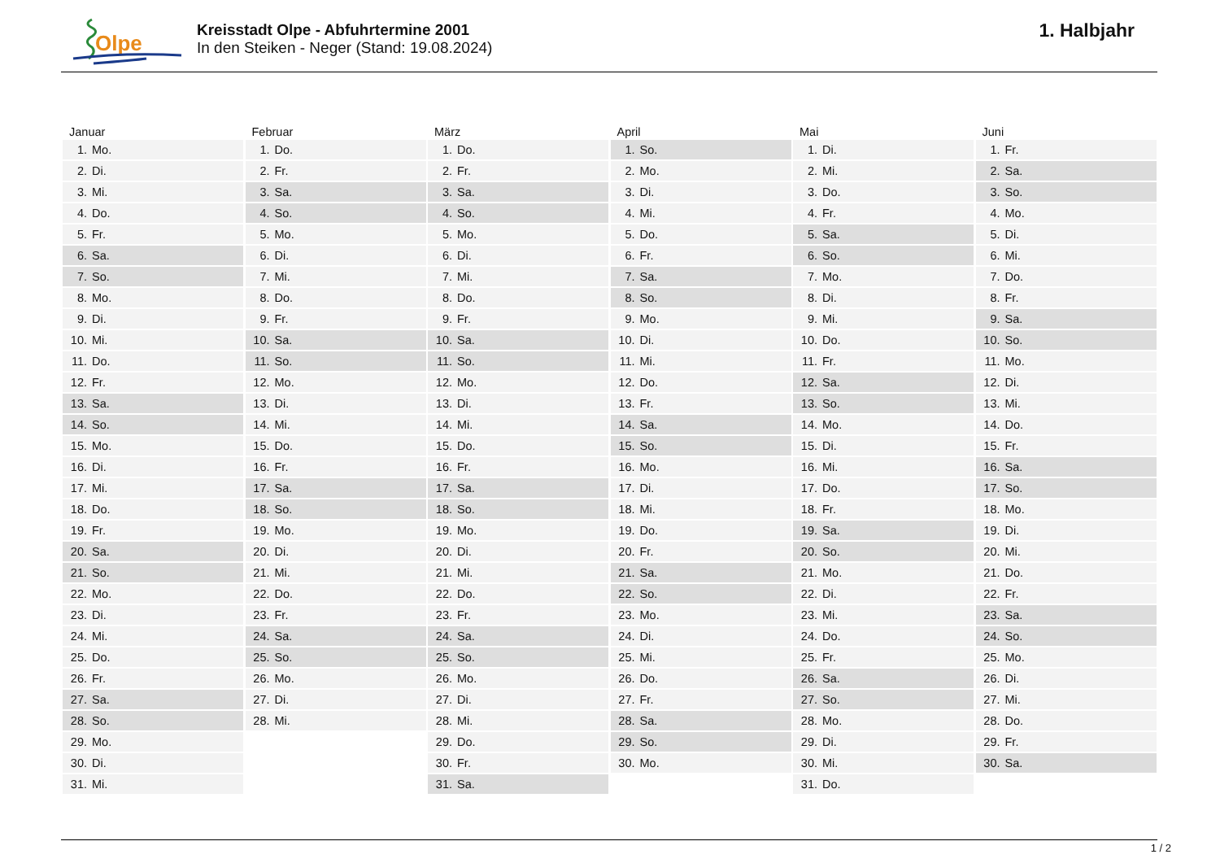Olpe
Kreisstadt Olpe - Abfuhrtermine 2001
In den Steiken - Neger (Stand: 19.08.2024)
1. Halbjahr
| Januar | |
| --- | --- |
| 1. | Mo. |
| 2. | Di. |
| 3. | Mi. |
| 4. | Do. |
| 5. | Fr. |
| 6. | Sa. |
| 7. | So. |
| 8. | Mo. |
| 9. | Di. |
| 10. | Mi. |
| 11. | Do. |
| 12. | Fr. |
| 13. | Sa. |
| 14. | So. |
| 15. | Mo. |
| 16. | Di. |
| 17. | Mi. |
| 18. | Do. |
| 19. | Fr. |
| 20. | Sa. |
| 21. | So. |
| 22. | Mo. |
| 23. | Di. |
| 24. | Mi. |
| 25. | Do. |
| 26. | Fr. |
| 27. | Sa. |
| 28. | So. |
| 29. | Mo. |
| 30. | Di. |
| 31. | Mi. |
| Februar | |
| --- | --- |
| 1. | Do. |
| 2. | Fr. |
| 3. | Sa. |
| 4. | So. |
| 5. | Mo. |
| 6. | Di. |
| 7. | Mi. |
| 8. | Do. |
| 9. | Fr. |
| 10. | Sa. |
| 11. | So. |
| 12. | Mo. |
| 13. | Di. |
| 14. | Mi. |
| 15. | Do. |
| 16. | Fr. |
| 17. | Sa. |
| 18. | So. |
| 19. | Mo. |
| 20. | Di. |
| 21. | Mi. |
| 22. | Do. |
| 23. | Fr. |
| 24. | Sa. |
| 25. | So. |
| 26. | Mo. |
| 27. | Di. |
| 28. | Mi. |
| März | |
| --- | --- |
| 1. | Do. |
| 2. | Fr. |
| 3. | Sa. |
| 4. | So. |
| 5. | Mo. |
| 6. | Di. |
| 7. | Mi. |
| 8. | Do. |
| 9. | Fr. |
| 10. | Sa. |
| 11. | So. |
| 12. | Mo. |
| 13. | Di. |
| 14. | Mi. |
| 15. | Do. |
| 16. | Fr. |
| 17. | Sa. |
| 18. | So. |
| 19. | Mo. |
| 20. | Di. |
| 21. | Mi. |
| 22. | Do. |
| 23. | Fr. |
| 24. | Sa. |
| 25. | So. |
| 26. | Mo. |
| 27. | Di. |
| 28. | Mi. |
| 29. | Do. |
| 30. | Fr. |
| 31. | Sa. |
| April | |
| --- | --- |
| 1. | So. |
| 2. | Mo. |
| 3. | Di. |
| 4. | Mi. |
| 5. | Do. |
| 6. | Fr. |
| 7. | Sa. |
| 8. | So. |
| 9. | Mo. |
| 10. | Di. |
| 11. | Mi. |
| 12. | Do. |
| 13. | Fr. |
| 14. | Sa. |
| 15. | So. |
| 16. | Mo. |
| 17. | Di. |
| 18. | Mi. |
| 19. | Do. |
| 20. | Fr. |
| 21. | Sa. |
| 22. | So. |
| 23. | Mo. |
| 24. | Di. |
| 25. | Mi. |
| 26. | Do. |
| 27. | Fr. |
| 28. | Sa. |
| 29. | So. |
| 30. | Mo. |
| Mai | |
| --- | --- |
| 1. | Di. |
| 2. | Mi. |
| 3. | Do. |
| 4. | Fr. |
| 5. | Sa. |
| 6. | So. |
| 7. | Mo. |
| 8. | Di. |
| 9. | Mi. |
| 10. | Do. |
| 11. | Fr. |
| 12. | Sa. |
| 13. | So. |
| 14. | Mo. |
| 15. | Di. |
| 16. | Mi. |
| 17. | Do. |
| 18. | Fr. |
| 19. | Sa. |
| 20. | So. |
| 21. | Mo. |
| 22. | Di. |
| 23. | Mi. |
| 24. | Do. |
| 25. | Fr. |
| 26. | Sa. |
| 27. | So. |
| 28. | Mo. |
| 29. | Di. |
| 30. | Mi. |
| 31. | Do. |
| Juni | |
| --- | --- |
| 1. | Fr. |
| 2. | Sa. |
| 3. | So. |
| 4. | Mo. |
| 5. | Di. |
| 6. | Mi. |
| 7. | Do. |
| 8. | Fr. |
| 9. | Sa. |
| 10. | So. |
| 11. | Mo. |
| 12. | Di. |
| 13. | Mi. |
| 14. | Do. |
| 15. | Fr. |
| 16. | Sa. |
| 17. | So. |
| 18. | Mo. |
| 19. | Di. |
| 20. | Mi. |
| 21. | Do. |
| 22. | Fr. |
| 23. | Sa. |
| 24. | So. |
| 25. | Mo. |
| 26. | Di. |
| 27. | Mi. |
| 28. | Do. |
| 29. | Fr. |
| 30. | Sa. |
1 / 2